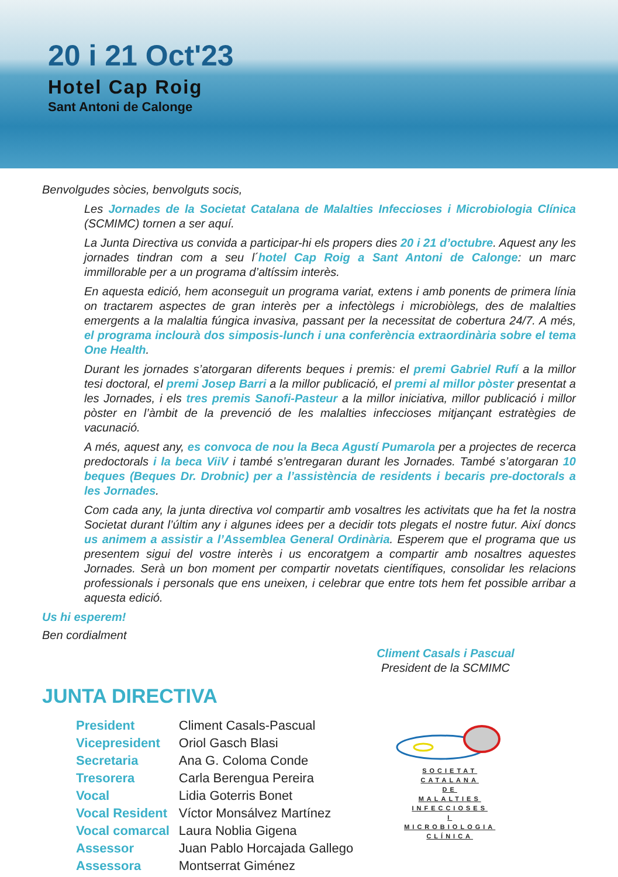20 i 21 Oct'23
Hotel Cap Roig
Sant Antoni de Calonge
Benvolgudes sòcies, benvolguts socis,
Les Jornades de la Societat Catalana de Malalties Infeccioses i Microbiologia Clínica (SCMIMC) tornen a ser aquí.
La Junta Directiva us convida a participar-hi els propers dies 20 i 21 d’octubre. Aquest any les jornades tindran com a seu l´hotel Cap Roig a Sant Antoni de Calonge: un marc immillorable per a un programa d’altíssim interès.
En aquesta edició, hem aconseguit un programa variat, extens i amb ponents de primera línia on tractarem aspectes de gran interès per a infectòlegs i microbiòlegs, des de malalties emergents a la malaltia fúngica invasiva, passant per la necessitat de cobertura 24/7. A més, el programa inclourà dos simposis-lunch i una conferència extraordinària sobre el tema One Health.
Durant les jornades s’atorgaran diferents beques i premis: el premi Gabriel Rufí a la millor tesi doctoral, el premi Josep Barri a la millor publicació, el premi al millor pòster presentat a les Jornades, i els tres premis Sanofi-Pasteur a la millor iniciativa, millor publicació i millor pòster en l’àmbit de la prevenció de les malalties infeccioses mitjançant estratègies de vacunació.
A més, aquest any, es convoca de nou la Beca Agustí Pumarola per a projectes de recerca predoctorals i la beca ViiV i també s’entregaran durant les Jornades. També s’atorgaran 10 beques (Beques Dr. Drobnic) per a l’assistència de residents i becaris pre-doctorals a les Jornades.
Com cada any, la junta directiva vol compartir amb vosaltres les activitats que ha fet la nostra Societat durant l’últim any i algunes idees per a decidir tots plegats el nostre futur. Així doncs us animem a assistir a l’Assemblea General Ordinària. Esperem que el programa que us presentem sigui del vostre interès i us encoratgem a compartir amb nosaltres aquestes Jornades. Serà un bon moment per compartir novetats científiques, consolidar les relacions professionals i personals que ens uneixen, i celebrar que entre tots hem fet possible arribar a aquesta edició.
Us hi esperem!
Ben cordialment
Climent Casals i Pascual
President de la SCMIMC
JUNTA DIRECTIVA
| President | Climent Casals-Pascual |
| Vicepresident | Oriol Gasch Blasi |
| Secretaria | Ana G. Coloma Conde |
| Tresorera | Carla Berengua Pereira |
| Vocal | Lidia Goterris Bonet |
| Vocal Resident | Víctor Monsálvez Martínez |
| Vocal comarcal | Laura Noblia Gigena |
| Assessor | Juan Pablo Horcajada Gallego |
| Assessora | Montserrat Giménez |
SOCIETAT
CATALANA
DE
MALALTIES
INFECCIOSES
I
MICROBIOLOGIA
CLÍNICA